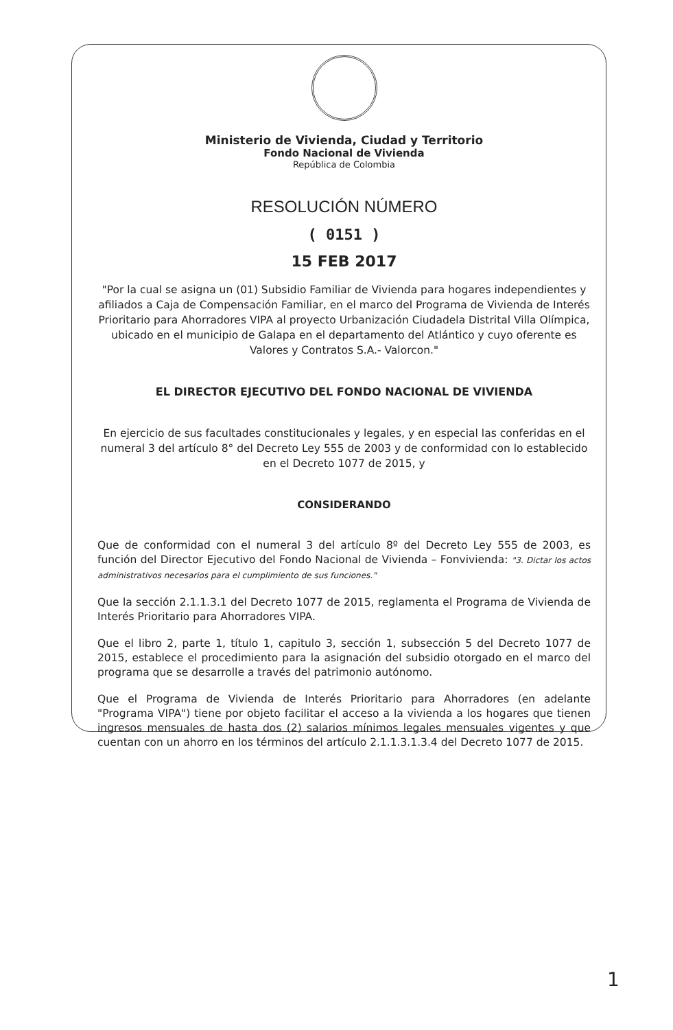Ministerio de Vivienda, Ciudad y Territorio
Fondo Nacional de Vivienda
República de Colombia
RESOLUCIÓN NÚMERO
( 0151 )
15 FEB 2017
"Por la cual se asigna un (01) Subsidio Familiar de Vivienda para hogares independientes y afiliados a Caja de Compensación Familiar, en el marco del Programa de Vivienda de Interés Prioritario para Ahorradores VIPA al proyecto Urbanización Ciudadela Distrital Villa Olímpica, ubicado en el municipio de Galapa en el departamento del Atlántico y cuyo oferente es Valores y Contratos S.A.- Valorcon."
EL DIRECTOR EJECUTIVO DEL FONDO NACIONAL DE VIVIENDA
En ejercicio de sus facultades constitucionales y legales, y en especial las conferidas en el numeral 3 del artículo 8° del Decreto Ley 555 de 2003 y de conformidad con lo establecido en el Decreto 1077 de 2015, y
CONSIDERANDO
Que de conformidad con el numeral 3 del artículo 8º del Decreto Ley 555 de 2003, es función del Director Ejecutivo del Fondo Nacional de Vivienda – Fonvivienda: "3. Dictar los actos administrativos necesarios para el cumplimiento de sus funciones."
Que la sección 2.1.1.3.1 del Decreto 1077 de 2015, reglamenta el Programa de Vivienda de Interés Prioritario para Ahorradores VIPA.
Que el libro 2, parte 1, título 1, capitulo 3, sección 1, subsección 5 del Decreto 1077 de 2015, establece el procedimiento para la asignación del subsidio otorgado en el marco del programa que se desarrolle a través del patrimonio autónomo.
Que el Programa de Vivienda de Interés Prioritario para Ahorradores (en adelante "Programa VIPA") tiene por objeto facilitar el acceso a la vivienda a los hogares que tienen ingresos mensuales de hasta dos (2) salarios mínimos legales mensuales vigentes y que cuentan con un ahorro en los términos del artículo 2.1.1.3.1.3.4 del Decreto 1077 de 2015.
1